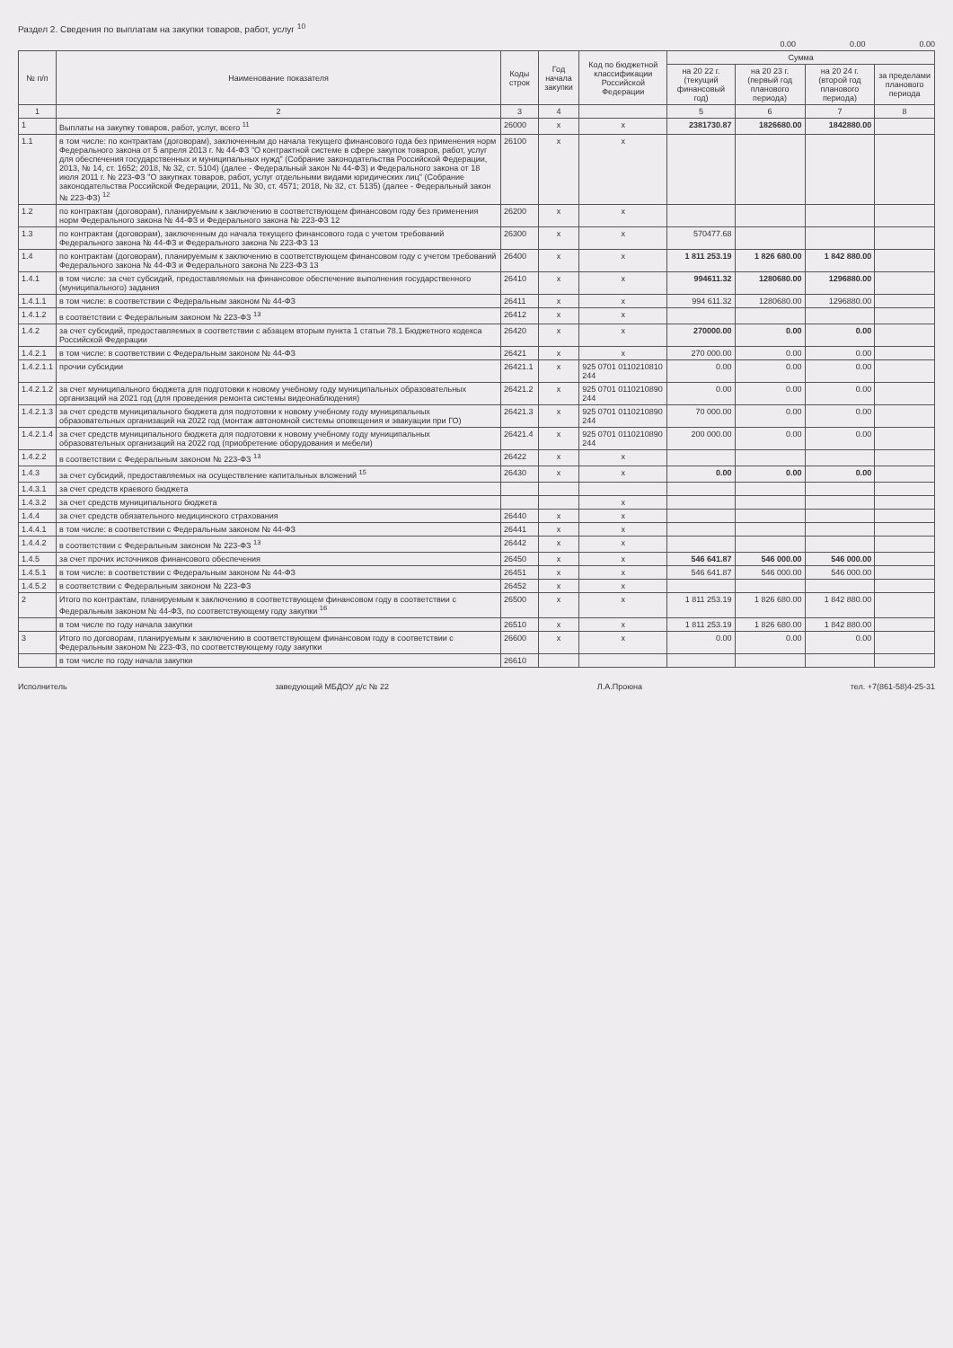Раздел 2. Сведения по выплатам на закупки товаров, работ, услуг <sup>10</sup>
0.00 0.00 0.00
| № п/п | Наименование показателя | Коды строк | Год начала закупки | Код по бюджетной классификации Российской Федерации | Сумма | | | |
| --- | --- | --- | --- | --- | --- | --- | --- | --- |
| | | | | | на 20 22 г. (текущий финансовый год) | на 20 23 г. (первый год планового периода) | на 20 24 г. (второй год планового периода) | за пределами планового периода |
| 1 | 2 | 3 | 4 | | 5 | 6 | 7 | 8 |
| 1 | Выплаты на закупку товаров, работ, услуг, всего <sup>11</sup> | 26000 | x | x | 2381730.87 | 1826680.00 | 1842880.00 | |
| 1.1 | в том числе: по контрактам (договорам), заключенным до начала текущего финансового года без применения норм Федерального закона от 5 апреля 2013 г. № 44-ФЗ "О контрактной системе в сфере закупок товаров, работ, услуг для обеспечения государственных и муниципальных нужд" (Собрание законодательства Российской Федерации, 2013, № 14, ст. 1652; 2018, № 32, ст. 5104) (далее - Федеральный закон № 44-ФЗ) и Федерального закона от 18 июля 2011 г. № 223-ФЗ "О закупках товаров, работ, услуг отдельными видами юридических лиц" (Собрание законодательства Российской Федерации, 2011, № 30, ст. 4571; 2018, № 32, ст. 5135) (далее - Федеральный закон № 223-ФЗ) <sup>12</sup> | 26100 | x | x | | | | |
| 1.2 | по контрактам (договорам), планируемым к заключению в соответствующем финансовом году без применения норм Федерального закона № 44-ФЗ и Федерального закона № 223-ФЗ 12 | 26200 | x | x | | | | |
| 1.3 | по контрактам (договорам), заключенным до начала текущего финансового года с учетом требований Федерального закона № 44-ФЗ и Федерального закона № 223-ФЗ 13 | 26300 | x | x | 570477.68 | | | |
| 1.4 | по контрактам (договорам), планируемым к заключению в соответствующем финансовом году с учетом требований Федерального закона № 44-ФЗ и Федерального закона № 223-ФЗ 13 | 26400 | x | x | 1 811 253.19 | 1 826 680.00 | 1 842 880.00 | |
| 1.4.1 | в том числе: за счет субсидий, предоставляемых на финансовое обеспечение выполнения государственного (муниципального) задания | 26410 | x | x | 994611.32 | 1280680.00 | 1296880.00 | |
| 1.4.1.1 | в том числе: в соответствии с Федеральным законом № 44-ФЗ | 26411 | x | x | 994 611.32 | 1280680.00 | 1296880.00 | |
| 1.4.1.2 | в соответствии с Федеральным законом № 223-ФЗ <sup>13</sup> | 26412 | x | x | | | | |
| 1.4.2 | за счет субсидий, предоставляемых в соответствии с абзацем вторым пункта 1 статьи 78.1 Бюджетного кодекса Российской Федерации | 26420 | x | x | 270000.00 | 0.00 | 0.00 | |
| 1.4.2.1 | в том числе: в соответствии с Федеральным законом № 44-ФЗ | 26421 | x | x | 270 000.00 | 0.00 | 0.00 | |
| 1.4.2.1.1 | прочии субсидии | 26421.1 | x | 925 0701 0110210810 244 | 0.00 | 0.00 | 0.00 | |
| 1.4.2.1.2 | за счет муниципального бюджета для подготовки к новому учебному году муниципальных образовательных организаций на 2021 год (для проведения ремонта системы видеонаблюдения) | 26421.2 | x | 925 0701 0110210890 244 | 0.00 | 0.00 | 0.00 | |
| 1.4.2.1.3 | за счет средств муниципального бюджета для подготовки к новому учебному году муниципальных образовательных организаций на 2022 год (монтаж автономной системы оповещения и эвакуации при ГО) | 26421.3 | x | 925 0701 0110210890 244 | 70 000.00 | 0.00 | 0.00 | |
| 1.4.2.1.4 | за счет средств муниципального бюджета для подготовки к новому учебному году муниципальных образовательных организаций на 2022 год (приобретение оборудования и мебели) | 26421.4 | x | 925 0701 0110210890 244 | 200 000.00 | 0.00 | 0.00 | |
| 1.4.2.2 | в соответствии с Федеральным законом № 223-ФЗ <sup>13</sup> | 26422 | x | x | | | | |
| 1.4.3 | за счет субсидий, предоставляемых на осуществление капитальных вложений <sup>15</sup> | 26430 | x | x | 0.00 | 0.00 | 0.00 | |
| 1.4.3.1 | за счет средств краевого бюджета | | | | | | | |
| 1.4.3.2 | за счет средств муниципального бюджета | | | x | | | | |
| 1.4.4 | за счет средств обязательного медицинского страхования | 26440 | x | x | | | | |
| 1.4.4.1 | в том числе: в соответствии с Федеральным законом № 44-ФЗ | 26441 | x | x | | | | |
| 1.4.4.2 | в соответствии с Федеральным законом № 223-ФЗ <sup>13</sup> | 26442 | x | x | | | | |
| 1.4.5 | за счет прочих источников финансового обеспечения | 26450 | x | x | 546 641.87 | 546 000.00 | 546 000.00 | |
| 1.4.5.1 | в том числе: в соответствии с Федеральным законом № 44-ФЗ | 26451 | x | x | 546 641.87 | 546 000.00 | 546 000.00 | |
| 1.4.5.2 | в соответствии с Федеральным законом № 223-ФЗ | 26452 | x | x | | | | |
| 2 | Итого по контрактам, планируемым к заключению в соответствующем финансовом году в соответствии с Федеральным законом № 44-ФЗ, по соответствующему году закупки <sup>16</sup> | 26500 | x | x | 1 811 253.19 | 1 826 680.00 | 1 842 880.00 | |
| | в том числе по году начала закупки | 26510 | x | x | 1 811 253.19 | 1 826 680.00 | 1 842 880.00 | |
| 3 | Итого по договорам, планируемым к заключению в соответствующем финансовом году в соответствии с Федеральным законом № 223-ФЗ, по соответствующему году закупки | 26600 | x | x | 0.00 | 0.00 | 0.00 | |
| | в том числе по году начала закупки | 26610 | | | | | | |
Исполнитель заведующий МБДОУ д/с № 22 Л.А.Проюна тел. +7(861-58)4-25-31